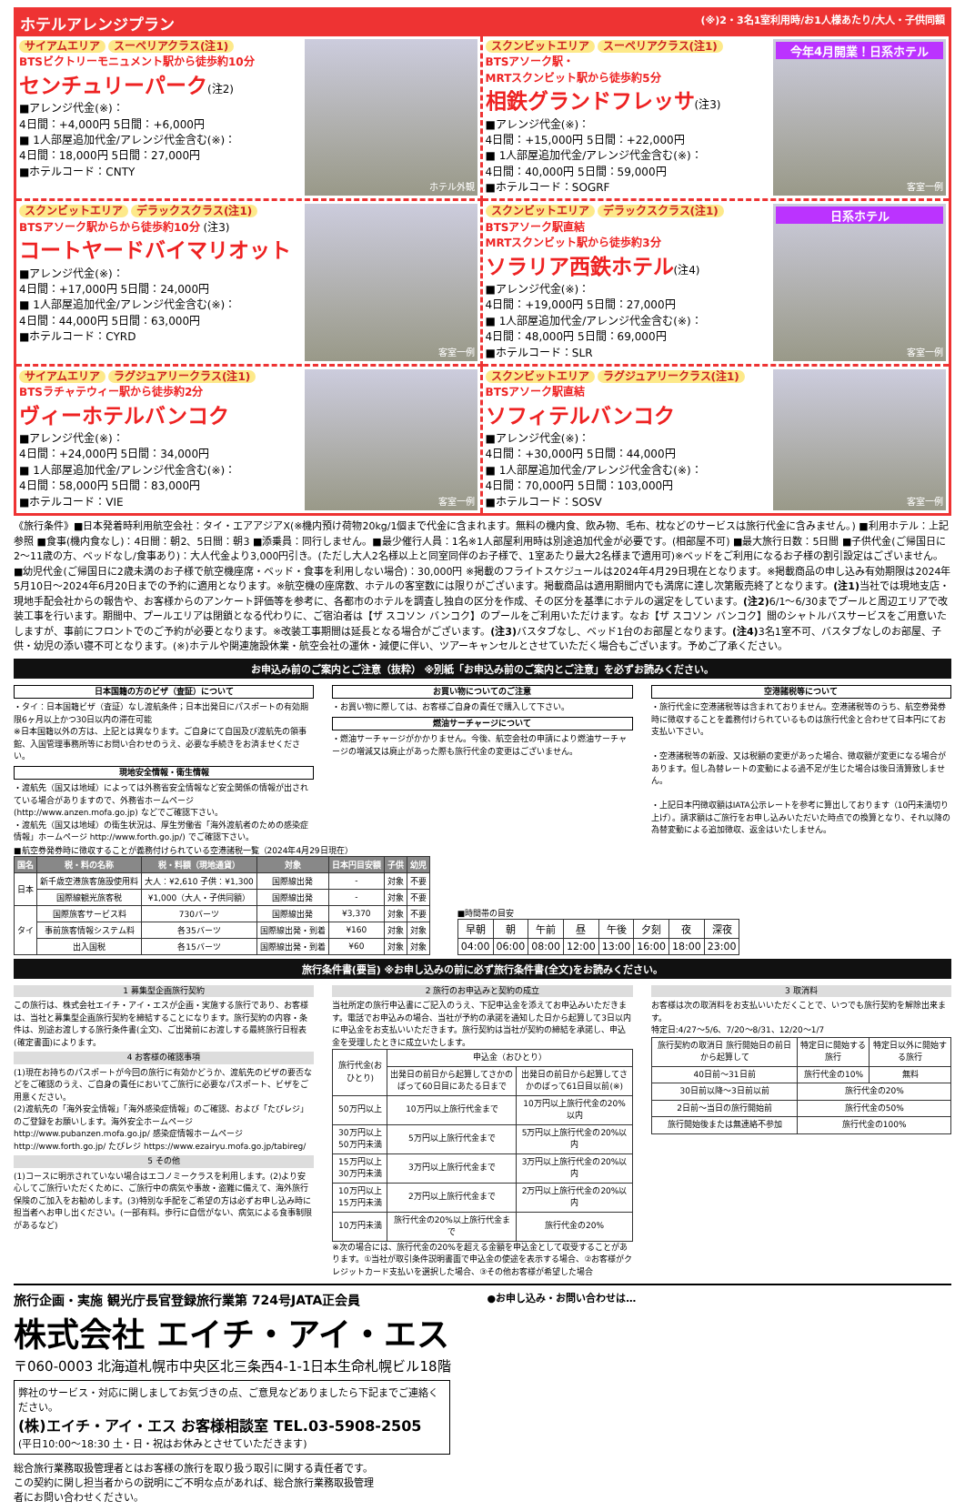ホテルアレンジプラン (※)2・3名1室利用時/お1人様あたり/大人・子供同額
サイアムエリア スーペリアクラス(注1)
BTSビクトリーモニュメント駅から徒歩約10分
センチュリーパーク(注2)
■アレンジ代金(※)：
4日間：+4,000円 5日間：+6,000円
■ 1人部屋追加代金/アレンジ代金含む(※)：
4日間：18,000円 5日間：27,000円
■ホテルコード：CNTY
ホテル外観
スクンビットエリア スーペリアクラス(注1)
BTSアソーク駅・
MRTスクンビット駅から徒歩約5分
相鉄グランドフレッサ(注3)
■アレンジ代金(※)：
4日間：+15,000円 5日間：+22,000円
■ 1人部屋追加代金/アレンジ代金含む(※)：
4日間：40,000円 5日間：59,000円
■ホテルコード：SOGRF
今年4月開業！日系ホテル
客室一例
スクンビットエリア デラックスクラス(注1)
BTSアソーク駅からから徒歩約10分 (注3)
コートヤードバイマリオット
■アレンジ代金(※)：
4日間：+17,000円 5日間：24,000円
■ 1人部屋追加代金/アレンジ代金含む(※)：
4日間：44,000円 5日間：63,000円
■ホテルコード：CYRD
客室一例
スクンビットエリア デラックスクラス(注1)
BTSアソーク駅直結
MRTスクンビット駅から徒歩約3分
ソラリア西鉄ホテル(注4)
■アレンジ代金(※)：
4日間：+19,000円 5日間：27,000円
■ 1人部屋追加代金/アレンジ代金含む(※)：
4日間：48,000円 5日間：69,000円
■ホテルコード：SLR
日系ホテル
客室一例
サイアムエリア ラグジュアリークラス(注1)
BTSラチャテウィー駅から徒歩約2分
ヴィーホテルバンコク
■アレンジ代金(※)：
4日間：+24,000円 5日間：34,000円
■ 1人部屋追加代金/アレンジ代金含む(※)：
4日間：58,000円 5日間：83,000円
■ホテルコード：VIE
客室一例
スクンビットエリア ラグジュアリークラス(注1)
BTSアソーク駅直結
ソフィテルバンコク
■アレンジ代金(※)：
4日間：+30,000円 5日間：44,000円
■ 1人部屋追加代金/アレンジ代金含む(※)：
4日間：70,000円 5日間：103,000円
■ホテルコード：SOSV
客室一例
《旅行条件》■日本発着時利用航空会社：タイ・エアアジアX(※機内預け荷物20kg/1個まで代金に含まれます。無料の機内食、飲み物、毛布、枕などのサービスは旅行代金に含みません。) ■利用ホテル：上記参照 ■食事(機内食なし)：4日間：朝2、5日間：朝3 ■添乗員：同行しません。■最少催行人員：1名※1人部屋利用時は別途追加代金が必要です。(相部屋不可) ■最大旅行日数：5日間 ■子供代金(ご帰国日に2〜11歳の方、ベッドなし/食事あり)：大人代金より3,000円引き。(ただし大人2名様以上と同室同伴のお子様で、1室あたり最大2名様まで適用可)※ベッドをご利用になるお子様の割引設定はございません。■幼児代金(ご帰国日に2歳未満のお子様で航空機座席・ベッド・食事を利用しない場合)：30,000円 ※掲載のフライトスケジュールは2024年4月29日現在となります。※掲載商品の申し込み有効期限は2024年5月10日〜2024年6月20日までの予約に適用となります。※航空機の座席数、ホテルの客室数には限りがございます。掲載商品は適用期間内でも満席に達し次第販売終了となります。(注1) 当社では現地支店・現地手配会社からの報告や、お客様からのアンケート評価等を参考に、各都市のホテルを調査し独自の区分を作成、その区分を基準にホテルの選定をしています。(注2) 6/1〜6/30までプールと周辺エリアで改装工事を行います。期間中、プールエリアは閉鎖となる代わりに、ご宿泊者は【ザ スコソン バンコク】のプールをご利用いただけます。なお【ザ スコソン バンコク】間のシャトルバスサービスをご用意いたしますが、事前にフロントでのご予約が必要となります。※改装工事期間は延長となる場合がございます。(注3) バスタブなし、ベッド1台のお部屋となります。(注4) 3名1室不可、バスタブなしのお部屋、子供・幼児の添い寝不可となります。(※)ホテルや関連施設休業・航空会社の運休・減便に伴い、ツアーキャンセルとさせていただく場合もございます。予めご了承ください。
お申込み前のご案内とご注意（抜粋） ※別紙「お申込み前のご案内とご注意」を必ずお読みください。
日本国籍の方のビザ（査証）について
・タイ：日本国籍ビザ（査証）なし渡航条件；日本出発日にパスポートの有効期限6ヶ月以上かつ30日以内の滞在可能
※日本国籍以外の方は、上記とは異なります。ご自身にて自国及び渡航先の領事館、入国管理事務所等にお問い合わせのうえ、必要な手続きをお済ませください。
現地安全情報・衛生情報
・渡航先（国又は地域）によっては外務省安全情報など安全関係の情報が出されている場合がありますので、外務省ホームページ(http://www.anzen.mofa.go.jp) などでご確認下さい。
・渡航先（国又は地域）の衛生状況は、厚生労働省「海外渡航者のための感染症情報」ホームページ http://www.forth.go.jp/) でご確認下さい。
お買い物についてのご注意
・お買い物に際しては、お客様ご自身の責任で購入して下さい。
燃油サーチャージについて
・燃油サーチャージがかかりません。今後、航空会社の申請により燃油サーチャージの増減又は廃止があった際も旅行代金の変更はございません。
空港諸税等について
・旅行代金に空港諸税等は含まれておりません。空港諸税等のうち、航空券発券時に徴収することを義務付けられているものは旅行代金と合わせて日本円にてお支払い下さい。
・空港諸税等の新設、又は税額の変更があった場合、徴収額が変更になる場合があります。但し為替レートの変動による過不足が生じた場合は後日清算致しません。
・上記日本円徴収額はIATA公示レートを参考に算出しております（10円未満切り上げ）。請求額はご旅行をお申し込みいただいた時点での換算となり、それ以降の為替変動による追加徴収、返金はいたしません。
■航空券発券時に徴収することが義務付けられている空港諸税一覧（2024年4月29日現在）
| 国名 | 税・料の名称 | 税・料額（現地通貨） | 対象 | 日本円目安額 | 子供 | 幼児 |
| --- | --- | --- | --- | --- | --- | --- |
| 日本 | 新千歳空港旅客施設使用料 | 大人：¥2,610 子供：¥1,300 | 国際線出発 | - | 対象 | 不要 |
| | 国際線観光旅客税 | ¥1,000（大人・子供同額） | 国際線出発 | - | 対象 | 不要 |
| タイ | 国際旅客サービス料 | 730バーツ | 国際線出発 | ¥3,370 | 対象 | 不要 |
| | 事前旅客情報システム料 | 各35バーツ | 国際線出発・到着 | ¥160 | 対象 | 対象 |
| | 出入国税 | 各15バーツ | 国際線出発・到着 | ¥60 | 対象 | 対象 |
■時間帯の目安
| 早朝 | 朝 | 午前 | 昼 | 午後 | 夕刻 | 夜 | 深夜 |
| 04:00 | 06:00 | 08:00 | 12:00 | 13:00 | 16:00 | 18:00 | 23:00 |
旅行条件書(要旨) ※お申し込みの前に必ず旅行条件書(全文)をお読みください。
1 募集型企画旅行契約
この旅行は、株式会社エイチ・アイ・エスが企画・実施する旅行であり、お客様は、当社と募集型企画旅行契約を締結することになります。旅行契約の内容・条件は、別途お渡しする旅行条件書(全文)、ご出発前にお渡しする最終旅行日程表(確定書面)によります。
4 お客様の確認事項
(1)現在お持ちのパスポートが今回の旅行に有効かどうか、渡航先のビザの要否などをご確認のうえ、ご自身の責任においてご旅行に必要なパスポート、ビザをご用意ください。
(2)渡航先の「海外安全情報」「海外感染症情報」のご確認、および「たびレジ」のご登録をお願いします。海外安全ホームページ http://www.pubanzen.mofa.go.jp/ 感染症情報ホームページ http://www.forth.go.jp/ たびレジ https://www.ezairyu.mofa.go.jp/tabireg/
5 その他
(1)コースに明示されていない場合はエコノミークラスを利用します。(2)より安心してご旅行いただくために、ご旅行中の病気や事故・盗難に備えて、海外旅行保険のご加入をお勧めします。(3)特別な手配をご希望の方は必ずお申し込み時に担当者へお申し出ください。(一部有料。歩行に自信がない、病気による食事制限があるなど)
2 旅行のお申込みと契約の成立
当社所定の旅行申込書にご記入のうえ、下記申込金を添えてお申込みいただきます。電話でお申込みの場合、当社が予約の承諾を通知した日から起算して3日以内に申込金をお支払いいただきます。旅行契約は当社が契約の締結を承諾し、申込金を受理したときに成立いたします。
| 旅行代金(おひとり) | 申込金（おひとり） | |
| | 出発日の前日から起算してさかのぼって60日目にあたる日まで | 出発日の前日から起算してさかのぼって61日目以前(※) |
| 50万円以上 | 10万円以上旅行代金まで | 10万円以上旅行代金の20%以内 |
| 30万円以上50万円未満 | 5万円以上旅行代金まで | 5万円以上旅行代金の20%以内 |
| 15万円以上30万円未満 | 3万円以上旅行代金まで | 3万円以上旅行代金の20%以内 |
| 10万円以上15万円未満 | 2万円以上旅行代金まで | 2万円以上旅行代金の20%以内 |
| 10万円未満 | 旅行代金の20%以上旅行代金まで | 旅行代金の20% |
※次の場合には、旅行代金の20%を超える金額を申込金として収受することがあります。①当社が取引条件説明書面で申込金の使途を表示する場合、②お客様がクレジットカード支払いを選択した場合、③その他お客様が希望した場合
3 取消料
お客様は次の取消料をお支払いいただくことで、いつでも旅行契約を解除出来ます。
特定日:4/27〜5/6、7/20〜8/31、12/20〜1/7
| 旅行契約の取消日 旅行開始日の前日から起算して | 特定日に開始する旅行 | 特定日以外に開始する旅行 |
| 40日前〜31日前 | 旅行代金の10% | 無料 |
| 30日前以降〜3日前以前 | 旅行代金の20% | |
| 2日前〜当日の旅行開始前 | 旅行代金の50% | |
| 旅行開始後または無連絡不参加 | 旅行代金の100% | |
旅行企画・実施 観光庁長官登録旅行業第 724号JATA正会員
株式会社 エイチ・アイ・エス
〒060-0003 北海道札幌市中央区北三条西4-1-1日本生命札幌ビル18階
弊社のサービス・対応に関しましてお気づきの点、ご意見などありましたら下記までご連絡ください。
(株)エイチ・アイ・エス お客様相談室 TEL.03-5908-2505
(平日10:00〜18:30 土・日・祝はお休みとさせていただきます)
総合旅行業務取扱管理者とはお客様の旅行を取り扱う取引に関する責任者です。この契約に関し担当者からの説明にご不明な点があれば、総合旅行業務取扱管理者にお問い合わせください。
●お申し込み・お問い合わせは…